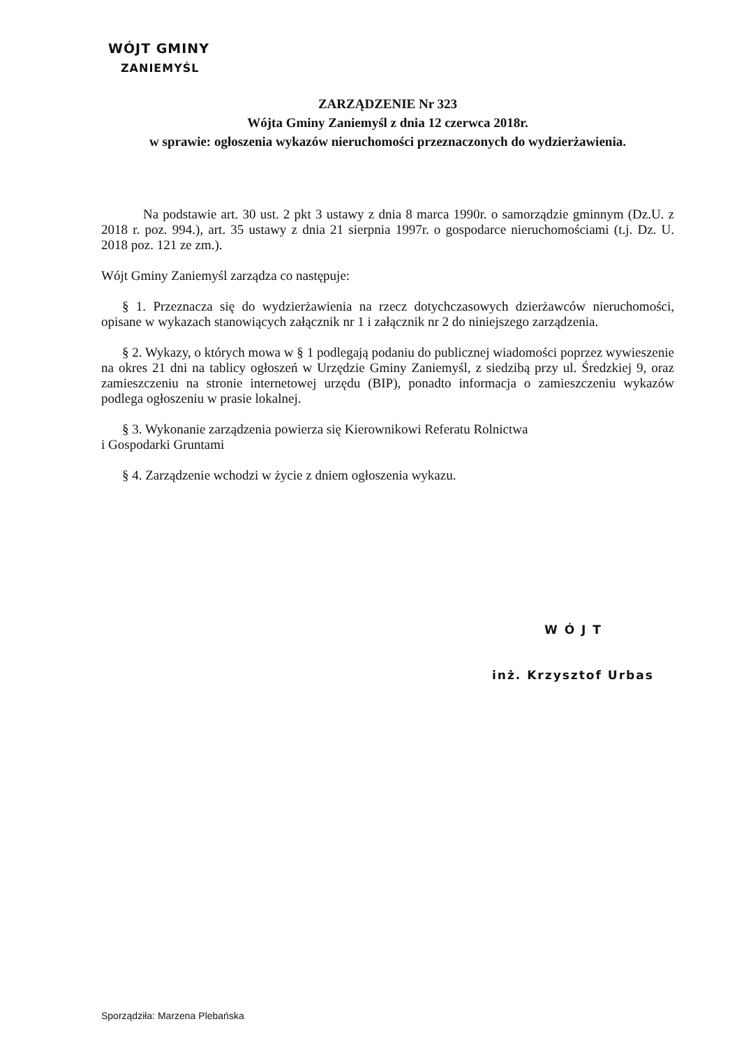WÓJT GMINY
ZANIEMYŚL
ZARZĄDZENIE Nr 323
Wójta Gminy Zaniemyśl z dnia 12 czerwca 2018r.
w sprawie: ogłoszenia wykazów nieruchomości przeznaczonych do wydzierżawienia.
Na podstawie art. 30 ust. 2 pkt 3 ustawy z dnia 8 marca 1990r. o samorządzie gminnym (Dz.U. z 2018 r. poz. 994.), art. 35 ustawy z dnia 21 sierpnia 1997r. o gospodarce nieruchomościami (t.j. Dz. U. 2018 poz. 121 ze zm.).
Wójt Gminy Zaniemyśl zarządza co następuje:
§ 1. Przeznacza się do wydzierżawienia na rzecz dotychczasowych dzierżawców nieruchomości, opisane w wykazach stanowiących załącznik nr 1 i załącznik nr 2 do niniejszego zarządzenia.
§ 2. Wykazy, o których mowa w § 1 podlegają podaniu do publicznej wiadomości poprzez wywieszenie na okres 21 dni na tablicy ogłoszeń w Urzędzie Gminy Zaniemyśl, z siedzibą przy ul. Średzkiej 9, oraz zamieszczeniu na stronie internetowej urzędu (BIP), ponadto informacja o zamieszczeniu wykazów podlega ogłoszeniu w prasie lokalnej.
§ 3. Wykonanie zarządzenia powierza się Kierownikowi Referatu Rolnictwa
i Gospodarki Gruntami
§ 4. Zarządzenie wchodzi w życie z dniem ogłoszenia wykazu.
W Ó J T
inż. Krzysztof Urbas
Sporządziła: Marzena Plebańska